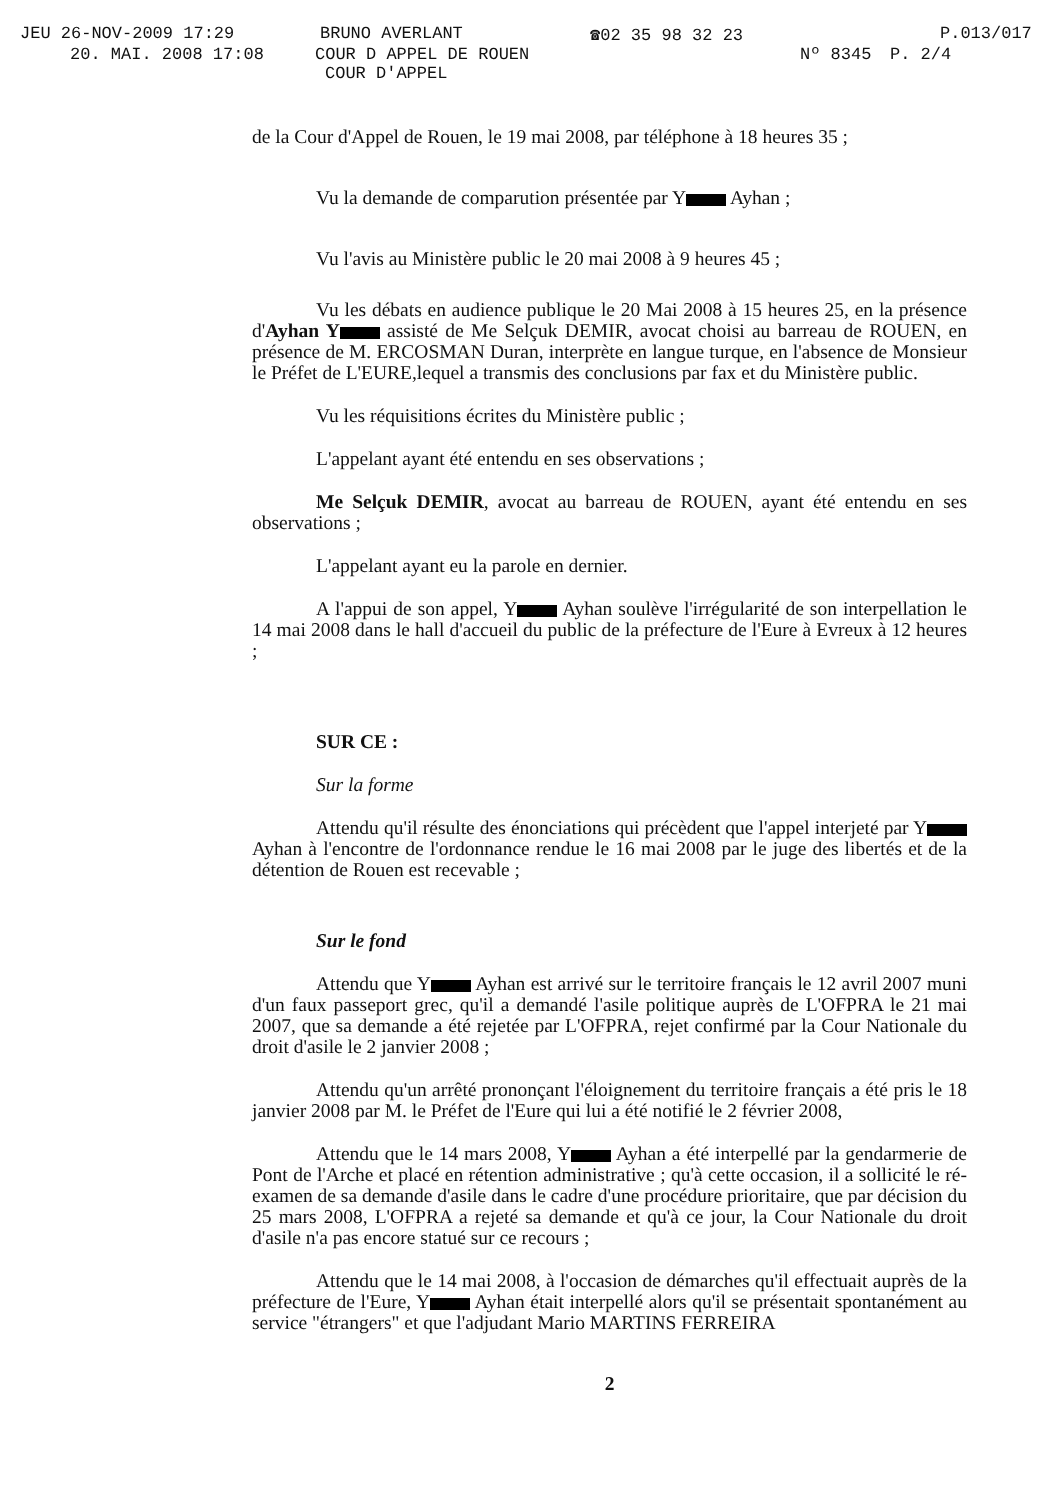JEU 26-NOV-2009 17:29 BRUNO AVERLANT ☎02 35 98 32 23 P.013/017
20. MAI. 2008 17:08 COUR D APPEL DE ROUEN Nº 8345 P. 2/4
COUR D'APPEL
de la Cour d'Appel de Rouen, le 19 mai 2008, par téléphone à 18 heures 35 ;
Vu la demande de comparution présentée par Y Ayhan ;
Vu l'avis au Ministère public le 20 mai 2008 à 9 heures 45 ;
Vu les débats en audience publique le 20 Mai 2008 à 15 heures 25, en la présence d'Ayhan Y assisté de Me Selçuk DEMIR, avocat choisi au barreau de ROUEN, en présence de M. ERCOSMAN Duran, interprète en langue turque, en l'absence de Monsieur le Préfet de L'EURE,lequel a transmis des conclusions par fax et du Ministère public.
Vu les réquisitions écrites du Ministère public ;
L'appelant ayant été entendu en ses observations ;
Me Selçuk DEMIR, avocat au barreau de ROUEN, ayant été entendu en ses observations ;
L'appelant ayant eu la parole en dernier.
A l'appui de son appel, Y Ayhan soulève l'irrégularité de son interpellation le 14 mai 2008 dans le hall d'accueil du public de la préfecture de l'Eure à Evreux à 12 heures ;
SUR CE :
Sur la forme
Attendu qu'il résulte des énonciations qui précèdent que l'appel interjeté par Y Ayhan à l'encontre de l'ordonnance rendue le 16 mai 2008 par le juge des libertés et de la détention de Rouen est recevable ;
Sur le fond
Attendu que Y Ayhan est arrivé sur le territoire français le 12 avril 2007 muni d'un faux passeport grec, qu'il a demandé l'asile politique auprès de L'OFPRA le 21 mai 2007, que sa demande a été rejetée par L'OFPRA, rejet confirmé par la Cour Nationale du droit d'asile le 2 janvier 2008 ;
Attendu qu'un arrêté prononçant l'éloignement du territoire français a été pris le 18 janvier 2008 par M. le Préfet de l'Eure qui lui a été notifié le 2 février 2008,
Attendu que le 14 mars 2008, Y Ayhan a été interpellé par la gendarmerie de Pont de l'Arche et placé en rétention administrative ; qu'à cette occasion, il a sollicité le ré-examen de sa demande d'asile dans le cadre d'une procédure prioritaire, que par décision du 25 mars 2008, L'OFPRA a rejeté sa demande et qu'à ce jour, la Cour Nationale du droit d'asile n'a pas encore statué sur ce recours ;
Attendu que le 14 mai 2008, à l'occasion de démarches qu'il effectuait auprès de la préfecture de l'Eure, Y Ayhan était interpellé alors qu'il se présentait spontanément au service "étrangers" et que l'adjudant Mario MARTINS FERREIRA
2